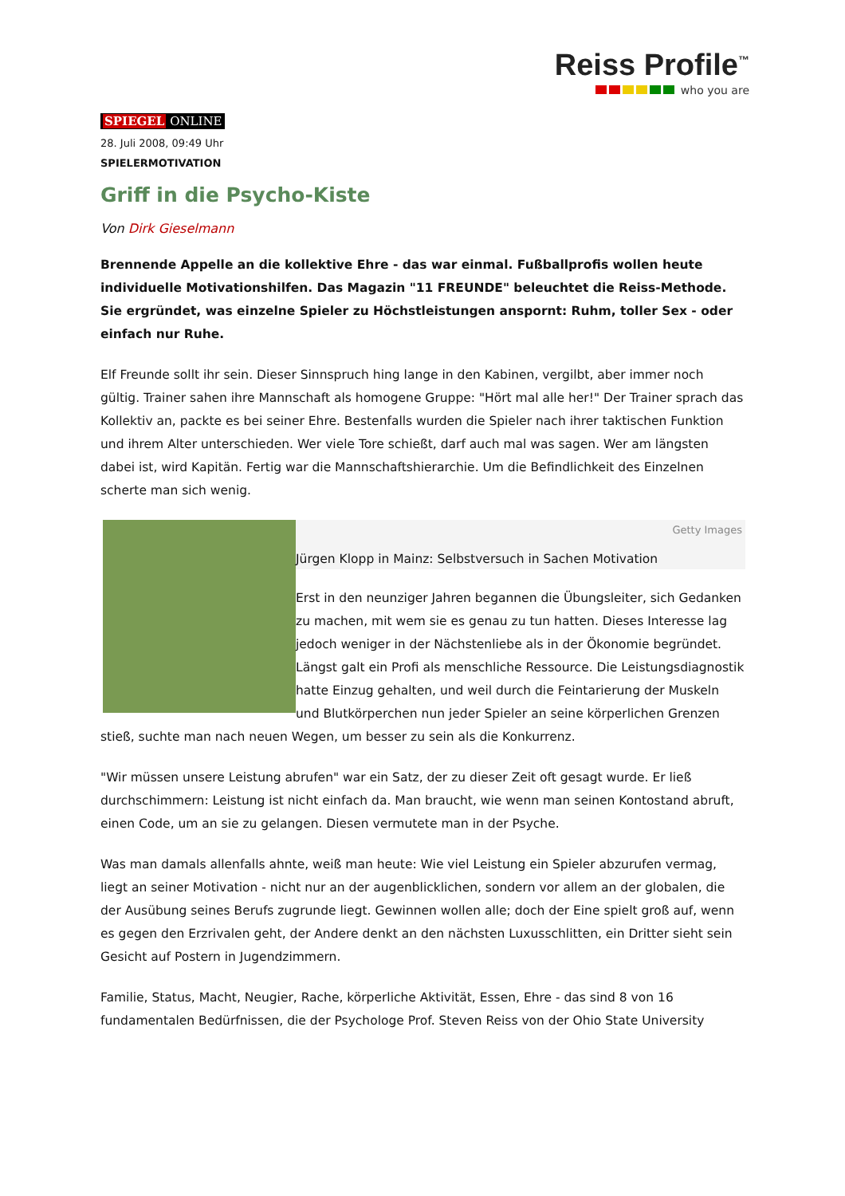Reiss Profile<sup>™</sup>
who you are
SPIEGEL ONLINE
28. Juli 2008, 09:49 Uhr
SPIELERMOTIVATION
Griff in die Psycho-Kiste
Von Dirk Gieselmann
Brennende Appelle an die kollektive Ehre - das war einmal. Fußballprofis wollen heute individuelle Motivationshilfen. Das Magazin "11 FREUNDE" beleuchtet die Reiss-Methode. Sie ergründet, was einzelne Spieler zu Höchstleistungen anspornt: Ruhm, toller Sex - oder einfach nur Ruhe.
Elf Freunde sollt ihr sein. Dieser Sinnspruch hing lange in den Kabinen, vergilbt, aber immer noch gültig. Trainer sahen ihre Mannschaft als homogene Gruppe: "Hört mal alle her!" Der Trainer sprach das Kollektiv an, packte es bei seiner Ehre. Bestenfalls wurden die Spieler nach ihrer taktischen Funktion und ihrem Alter unterschieden. Wer viele Tore schießt, darf auch mal was sagen. Wer am längsten dabei ist, wird Kapitän. Fertig war die Mannschaftshierarchie. Um die Befindlichkeit des Einzelnen scherte man sich wenig.
Getty Images
Jürgen Klopp in Mainz: Selbstversuch in Sachen Motivation
Erst in den neunziger Jahren begannen die Übungsleiter, sich Gedanken zu machen, mit wem sie es genau zu tun hatten. Dieses Interesse lag jedoch weniger in der Nächstenliebe als in der Ökonomie begründet. Längst galt ein Profi als menschliche Ressource. Die Leistungsdiagnostik hatte Einzug gehalten, und weil durch die Feintarierung der Muskeln und Blutkörperchen nun jeder Spieler an seine körperlichen Grenzen stieß, suchte man nach neuen Wegen, um besser zu sein als die Konkurrenz.
"Wir müssen unsere Leistung abrufen" war ein Satz, der zu dieser Zeit oft gesagt wurde. Er ließ durchschimmern: Leistung ist nicht einfach da. Man braucht, wie wenn man seinen Kontostand abruft, einen Code, um an sie zu gelangen. Diesen vermutete man in der Psyche.
Was man damals allenfalls ahnte, weiß man heute: Wie viel Leistung ein Spieler abzurufen vermag, liegt an seiner Motivation - nicht nur an der augenblicklichen, sondern vor allem an der globalen, die der Ausübung seines Berufs zugrunde liegt. Gewinnen wollen alle; doch der Eine spielt groß auf, wenn es gegen den Erzrivalen geht, der Andere denkt an den nächsten Luxusschlitten, ein Dritter sieht sein Gesicht auf Postern in Jugendzimmern.
Familie, Status, Macht, Neugier, Rache, körperliche Aktivität, Essen, Ehre - das sind 8 von 16 fundamentalen Bedürfnissen, die der Psychologe Prof. Steven Reiss von der Ohio State University